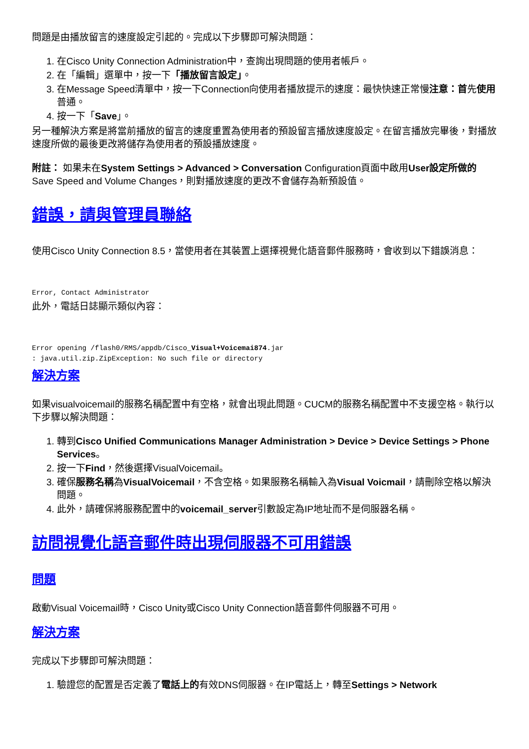問題是由播放留言的速度設定引起的。完成以下步驟即可解決問題：
1. 在Cisco Unity Connection Administration中，查詢出現問題的使用者帳戶。
2. 在「編輯」選單中，按一下「播放留言設定」。
3. 在Message Speed清單中，按一下Connection向使用者播放提示的速度：最快快速正常慢注意：首先使用普通。
4. 按一下「Save」。
另一種解決方案是將當前播放的留言的速度重置為使用者的預設留言播放速度設定。在留言播放完畢後，對播放速度所做的最後更改將儲存為使用者的預設播放速度。
附註： 如果未在System Settings > Advanced > Conversation Configuration頁面中啟用User設定所做的Save Speed and Volume Changes，則對播放速度的更改不會儲存為新預設值。
錯誤，請與管理員聯絡
使用Cisco Unity Connection 8.5，當使用者在其裝置上選擇視覺化語音郵件服務時，會收到以下錯誤消息：
Error, Contact Administrator
此外，電話日誌顯示類似內容：
Error opening /flash0/RMS/appdb/Cisco_Visual+Voicemai874.jar
: java.util.zip.ZipException: No such file or directory
解決方案
如果visualvoicemail的服務名稱配置中有空格，就會出現此問題。CUCM的服務名稱配置中不支援空格。執行以下步驟以解決問題：
1. 轉到Cisco Unified Communications Manager Administration > Device > Device Settings > Phone Services。
2. 按一下Find，然後選擇VisualVoicemail。
3. 確保服務名稱為VisualVoicemail，不含空格。如果服務名稱輸入為Visual Voicmail，請刪除空格以解決問題。
4. 此外，請確保將服務配置中的voicemail_server引數設定為IP地址而不是伺服器名稱。
訪問視覺化語音郵件時出現伺服器不可用錯誤
問題
啟動Visual Voicemail時，Cisco Unity或Cisco Unity Connection語音郵件伺服器不可用。
解決方案
完成以下步驟即可解決問題：
1. 驗證您的配置是否定義了電話上的有效DNS伺服器。在IP電話上，轉至Settings > Network